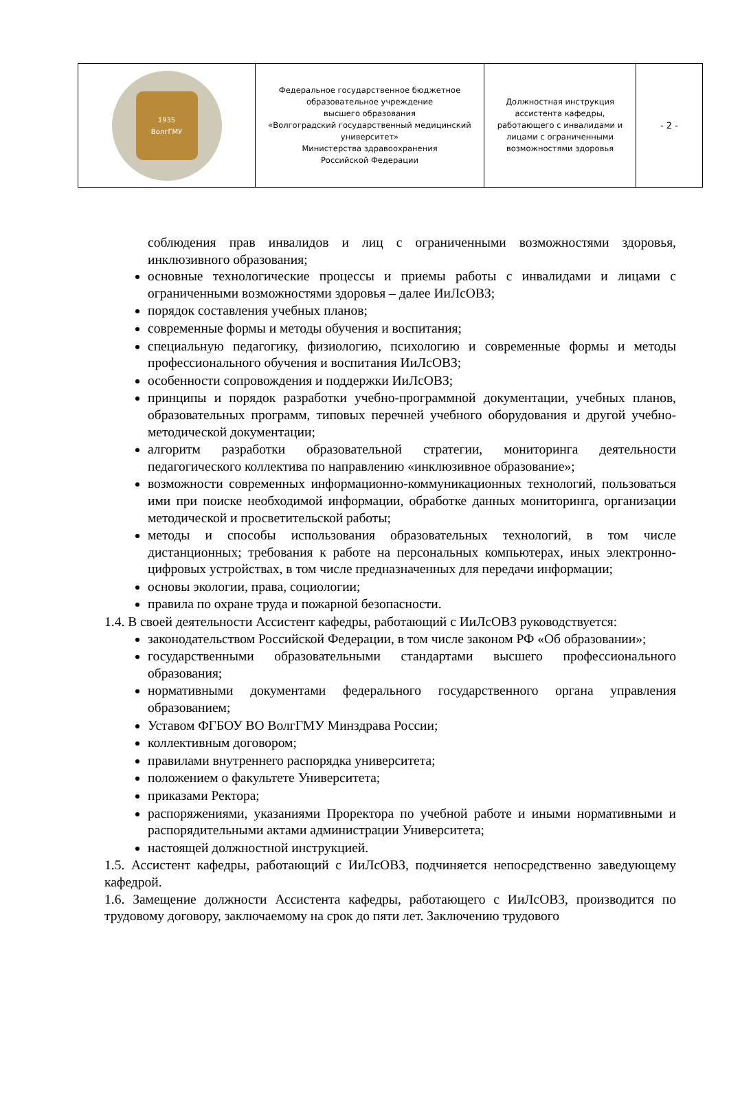| 1935 ВолгГМУ | Федеральное государственное бюджетное образовательное учреждение высшего образования «Волгоградский государственный медицинский университет» Министерства здравоохранения Российской Федерации | Должностная инструкция ассистента кафедры, работающего с инвалидами и лицами с ограниченными возможностями здоровья | - 2 - |
соблюдения прав инвалидов и лиц с ограниченными возможностями здоровья, инклюзивного образования;
основные технологические процессы и приемы работы с инвалидами и лицами с ограниченными возможностями здоровья – далее ИиЛсОВЗ;
порядок составления учебных планов;
современные формы и методы обучения и воспитания;
специальную педагогику, физиологию, психологию и современные формы и методы профессионального обучения и воспитания ИиЛсОВЗ;
особенности сопровождения и поддержки ИиЛсОВЗ;
принципы и порядок разработки учебно-программной документации, учебных планов, образовательных программ, типовых перечней учебного оборудования и другой учебно-методической документации;
алгоритм разработки образовательной стратегии, мониторинга деятельности педагогического коллектива по направлению «инклюзивное образование»;
возможности современных информационно-коммуникационных технологий, пользоваться ими при поиске необходимой информации, обработке данных мониторинга, организации методической и просветительской работы;
методы и способы использования образовательных технологий, в том числе дистанционных; требования к работе на персональных компьютерах, иных электронно-цифровых устройствах, в том числе предназначенных для передачи информации;
основы экологии, права, социологии;
правила по охране труда и пожарной безопасности.
1.4. В своей деятельности Ассистент кафедры, работающий с ИиЛсОВЗ руководствуется:
законодательством Российской Федерации, в том числе законом РФ «Об образовании»;
государственными образовательными стандартами высшего профессионального образования;
нормативными документами федерального государственного органа управления образованием;
Уставом ФГБОУ ВО ВолгГМУ Минздрава России;
коллективным договором;
правилами внутреннего распорядка университета;
положением о факультете Университета;
приказами Ректора;
распоряжениями, указаниями Проректора по учебной работе и иными нормативными и распорядительными актами администрации Университета;
настоящей должностной инструкцией.
1.5. Ассистент кафедры, работающий с ИиЛсОВЗ, подчиняется непосредственно заведующему кафедрой.
1.6. Замещение должности Ассистента кафедры, работающего с ИиЛсОВЗ, производится по трудовому договору, заключаемому на срок до пяти лет. Заключению трудового